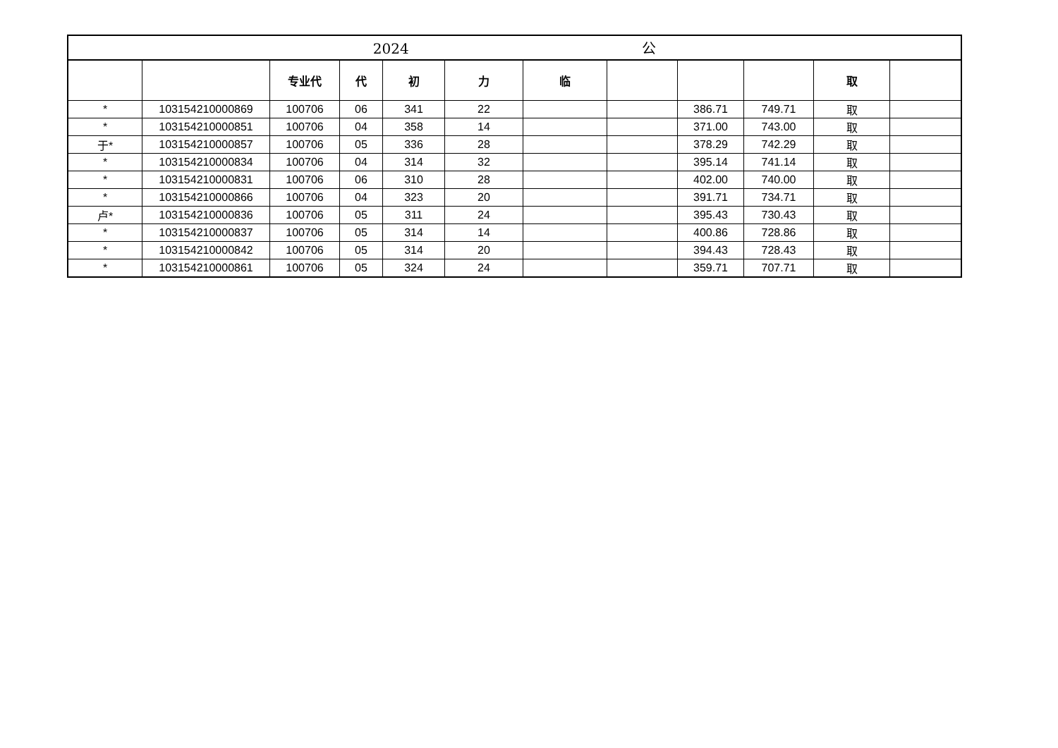| 2024 公 | | | | | | | | | | | |
| | | 专业代 | 代 | 初 | 力 | 临 | | | | 取 | |
| * | 103154210000869 | 100706 | 06 | 341 | 22 | | | 386.71 | 749.71 | 取 | |
| * | 103154210000851 | 100706 | 04 | 358 | 14 | | | 371.00 | 743.00 | 取 | |
| 于* | 103154210000857 | 100706 | 05 | 336 | 28 | | | 378.29 | 742.29 | 取 | |
| * | 103154210000834 | 100706 | 04 | 314 | 32 | | | 395.14 | 741.14 | 取 | |
| * | 103154210000831 | 100706 | 06 | 310 | 28 | | | 402.00 | 740.00 | 取 | |
| * | 103154210000866 | 100706 | 04 | 323 | 20 | | | 391.71 | 734.71 | 取 | |
| 卢* | 103154210000836 | 100706 | 05 | 311 | 24 | | | 395.43 | 730.43 | 取 | |
| * | 103154210000837 | 100706 | 05 | 314 | 14 | | | 400.86 | 728.86 | 取 | |
| * | 103154210000842 | 100706 | 05 | 314 | 20 | | | 394.43 | 728.43 | 取 | |
| * | 103154210000861 | 100706 | 05 | 324 | 24 | | | 359.71 | 707.71 | 取 | |